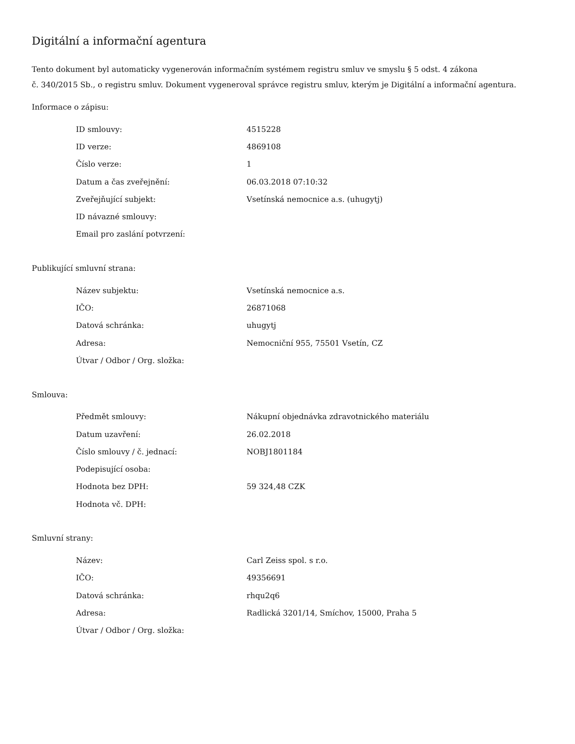Digitální a informační agentura
Tento dokument byl automaticky vygenerován informačním systémem registru smluv ve smyslu § 5 odst. 4 zákona
č. 340/2015 Sb., o registru smluv. Dokument vygeneroval správce registru smluv, kterým je Digitální a informační agentura.
Informace o zápisu:
| ID smlouvy: | 4515228 |
| ID verze: | 4869108 |
| Číslo verze: | 1 |
| Datum a čas zveřejnění: | 06.03.2018 07:10:32 |
| Zveřejňující subjekt: | Vsetínská nemocnice a.s. (uhugytj) |
| ID návazné smlouvy: | |
| Email pro zaslání potvrzení: | |
Publikující smluvní strana:
| Název subjektu: | Vsetínská nemocnice a.s. |
| IČO: | 26871068 |
| Datová schránka: | uhugytj |
| Adresa: | Nemocniční 955, 75501 Vsetín, CZ |
| Útvar / Odbor / Org. složka: | |
Smlouva:
| Předmět smlouvy: | Nákupní objednávka zdravotnického materiálu |
| Datum uzavření: | 26.02.2018 |
| Číslo smlouvy / č. jednací: | NOBJ1801184 |
| Podepisující osoba: | |
| Hodnota bez DPH: | 59 324,48 CZK |
| Hodnota vč. DPH: | |
Smluvní strany:
| Název: | Carl Zeiss spol. s r.o. |
| IČO: | 49356691 |
| Datová schránka: | rhqu2q6 |
| Adresa: | Radlická 3201/14, Smíchov, 15000, Praha 5 |
| Útvar / Odbor / Org. složka: | |